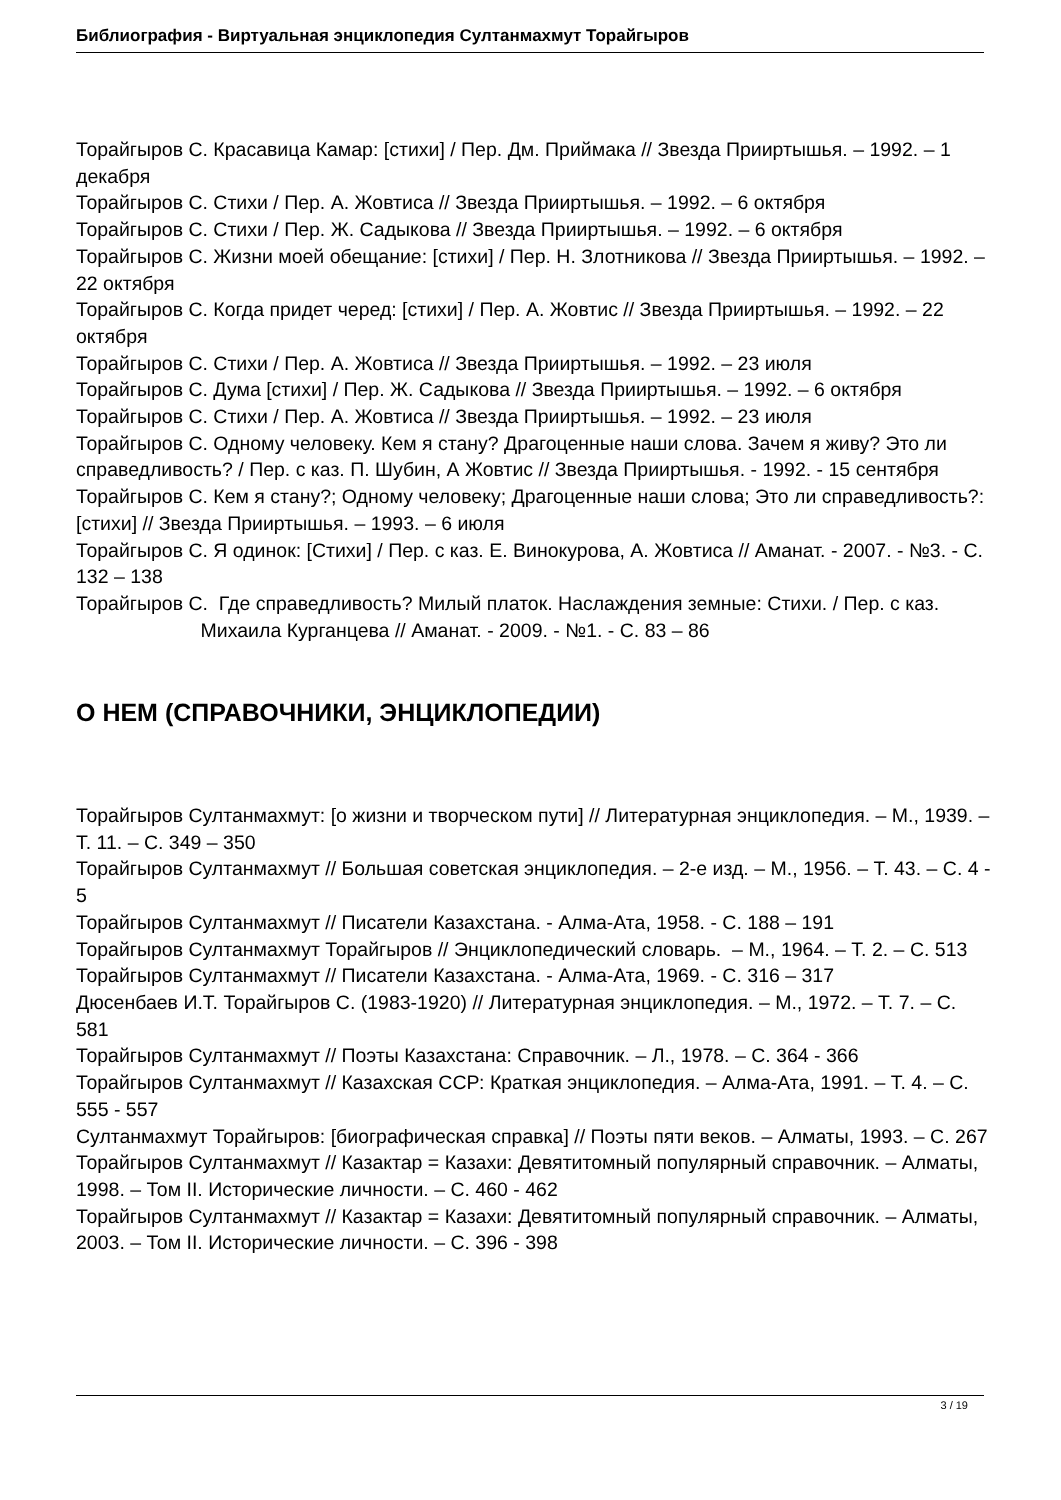Библиография - Виртуальная энциклопедия Султанмахмут Торайгыров
Торайгыров С. Красавица Камар: [стихи] / Пер. Дм. Приймака // Звезда Прииртышья. – 1992. – 1 декабря
Торайгыров С. Стихи / Пер. А. Жовтиса // Звезда Прииртышья. – 1992. – 6 октября
Торайгыров С. Стихи / Пер. Ж. Садыкова // Звезда Прииртышья. – 1992. – 6 октября
Торайгыров С. Жизни моей обещание: [стихи] / Пер. Н. Злотникова // Звезда Прииртышья. – 1992. – 22 октября
Торайгыров С. Когда придет черед: [стихи] / Пер. А. Жовтис // Звезда Прииртышья. – 1992. – 22 октября
Торайгыров С. Стихи / Пер. А. Жовтиса // Звезда Прииртышья. – 1992. – 23 июля
Торайгыров С. Дума [стихи] / Пер. Ж. Садыкова // Звезда Прииртышья. – 1992. – 6 октября
Торайгыров С. Стихи / Пер. А. Жовтиса // Звезда Прииртышья. – 1992. – 23 июля
Торайгыров С. Одному человеку. Кем я стану? Драгоценные наши слова. Зачем я живу? Это ли справедливость? / Пер. с каз. П. Шубин, А Жовтис // Звезда Прииртышья. - 1992. - 15 сентября
Торайгыров С. Кем я стану?; Одному человеку; Драгоценные наши слова; Это ли справедливость?: [стихи] // Звезда Прииртышья. – 1993. – 6 июля
Торайгыров С. Я одинок: [Стихи] / Пер. с каз. Е. Винокурова, А. Жовтиса // Аманат. - 2007. - №3. - С. 132 – 138
Торайгыров С. Где справедливость? Милый платок. Наслаждения земные: Стихи. / Пер. с каз. Михаила Курганцева // Аманат. - 2009. - №1. - С. 83 – 86
О НЕМ (СПРАВОЧНИКИ, ЭНЦИКЛОПЕДИИ)
Торайгыров Султанмахмут: [о жизни и творческом пути] // Литературная энциклопедия. – М., 1939. – Т. 11. – С. 349 – 350
Торайгыров Султанмахмут // Большая советская энциклопедия. – 2-е изд. – М., 1956. – Т. 43. – С. 4 - 5
Торайгыров Султанмахмут // Писатели Казахстана. - Алма-Ата, 1958. - С. 188 – 191
Торайгыров Султанмахмут Торайгыров // Энциклопедический словарь. – М., 1964. – Т. 2. – С. 513
Торайгыров Султанмахмут // Писатели Казахстана. - Алма-Ата, 1969. - С. 316 – 317
Дюсенбаев И.Т. Торайгыров С. (1983-1920) // Литературная энциклопедия. – М., 1972. – Т. 7. – С. 581
Торайгыров Султанмахмут // Поэты Казахстана: Справочник. – Л., 1978. – С. 364 - 366
Торайгыров Султанмахмут // Казахская ССР: Краткая энциклопедия. – Алма-Ата, 1991. – Т. 4. – С. 555 - 557
Султанмахмут Торайгыров: [биографическая справка] // Поэты пяти веков. – Алматы, 1993. – С. 267
Торайгыров Султанмахмут // Казактар = Казахи: Девятитомный популярный справочник. – Алматы, 1998. – Том II. Исторические личности. – С. 460 - 462
Торайгыров Султанмахмут // Казактар = Казахи: Девятитомный популярный справочник. – Алматы, 2003. – Том II. Исторические личности. – С. 396 - 398
3 / 19